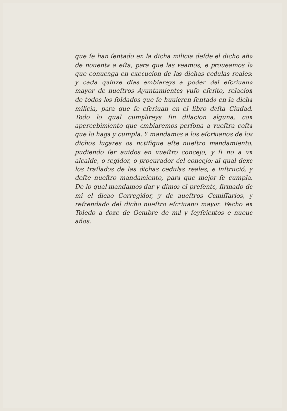que ſe han ſentado en la dicha milicia deſde el dicho año de nouenta a eſta, para que las veamos, e proueamos lo que conuenga en execucion de las dichas cedulas reales: y cada quinze dias embiareys a poder del eſcriuano mayor de nueſtros Ayuntamientos yuſo eſcrito, relacion de todos los ſoldados que ſe huuieren ſentado en la dicha milicia, para que ſe eſcriuan en el libro deſta Ciudad. Todo lo qual cumplireys ſin dilacion alguna, con apercebimiento que embiaremos perſona a vueſtra coſta que lo haga y cumpla. Y mandamos a los eſcriuanos de los dichos lugares os notifique eſte nueſtro mandamiento, pudiendo ſer auidos en vueſtro concejo, y ſi no a vn alcalde, o regidor, o procurador del concejo: al qual dexe los traſlados de las dichas cedulas reales, e inſtrució, y deſte nueſtro mandamiento, para que mejor ſe cumpla. De lo qual mandamos dar y dimos el preſente, firmado de mi el dicho Corregidor, y de nueſtros Comiſſarios, y refrendado del dicho nueſtro eſcriuano mayor. Fecho en Toledo a doze de Octubre de mil y ſeyſcientos e nueue años.